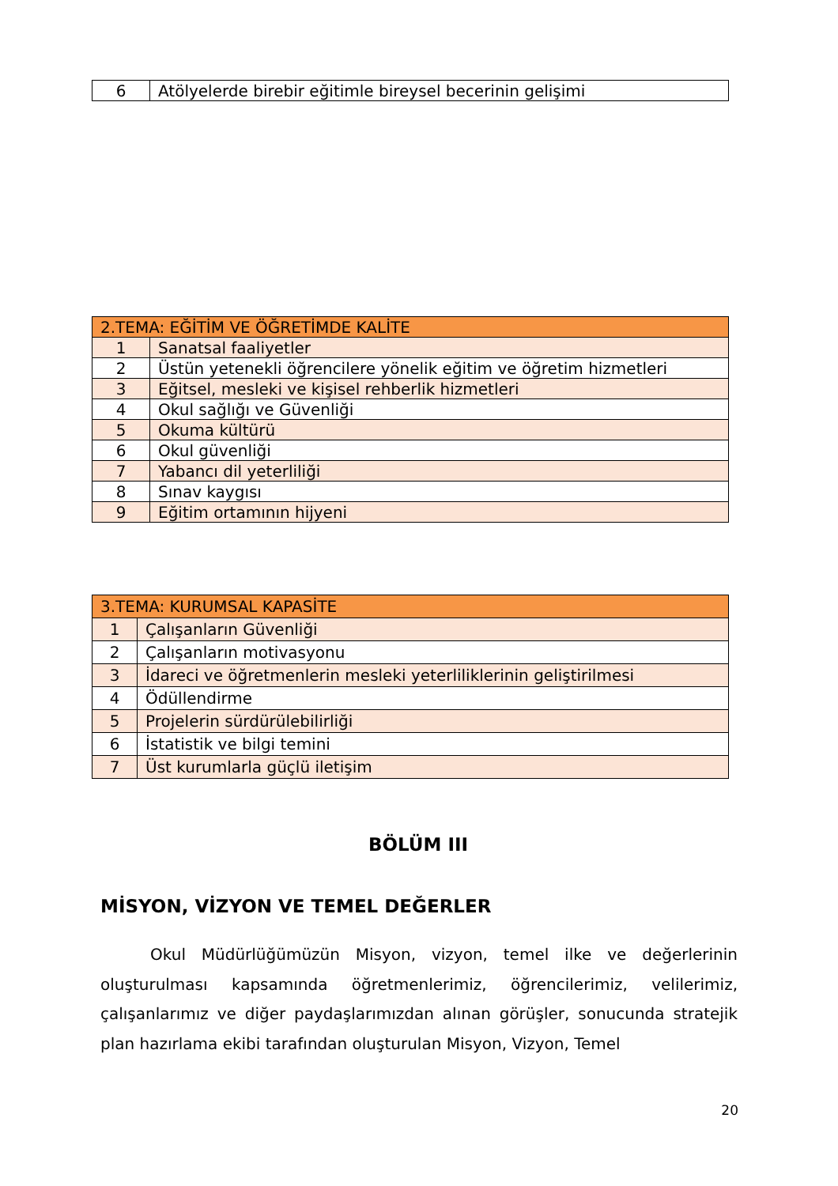| 6 | Atölyelerde birebir eğitimle bireysel becerinin gelişimi |
| 2.TEMA: EĞİTİM VE ÖĞRETİMDE KALİTE | |
| 1 | Sanatsal faaliyetler |
| 2 | Üstün yetenekli öğrencilere yönelik eğitim ve öğretim hizmetleri |
| 3 | Eğitsel, mesleki ve kişisel rehberlik hizmetleri |
| 4 | Okul sağlığı ve Güvenliği |
| 5 | Okuma kültürü |
| 6 | Okul güvenliği |
| 7 | Yabancı dil yeterliliği |
| 8 | Sınav kaygısı |
| 9 | Eğitim ortamının hijyeni |
| 3.TEMA: KURUMSAL KAPASİTE | |
| 1 | Çalışanların Güvenliği |
| 2 | Çalışanların motivasyonu |
| 3 | İdareci ve öğretmenlerin mesleki yeterliliklerinin geliştirilmesi |
| 4 | Ödüllendirme |
| 5 | Projelerin sürdürülebilirliği |
| 6 | İstatistik ve bilgi temini |
| 7 | Üst kurumlarla güçlü iletişim |
BÖLÜM III
MİSYON, VİZYON VE TEMEL DEĞERLER
Okul Müdürlüğümüzün Misyon, vizyon, temel ilke ve değerlerinin oluşturulması kapsamında öğretmenlerimiz, öğrencilerimiz, velilerimiz, çalışanlarımız ve diğer paydaşlarımızdan alınan görüşler, sonucunda stratejik plan hazırlama ekibi tarafından oluşturulan Misyon, Vizyon, Temel
20